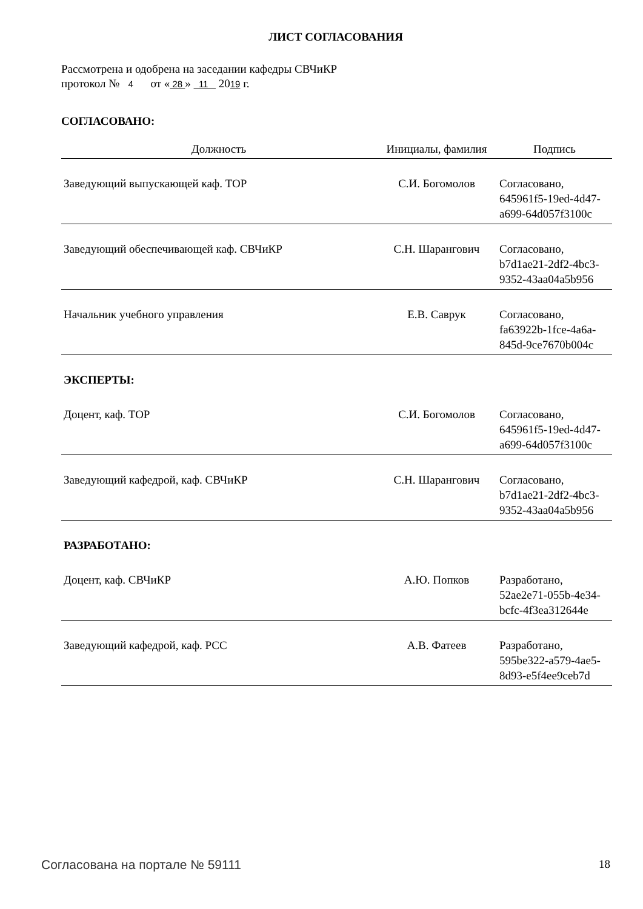ЛИСТ СОГЛАСОВАНИЯ
Рассмотрена и одобрена на заседании кафедры СВЧиКР
протокол № 4 от « 28 » 11 2019 г.
СОГЛАСОВАНО:
| Должность | Инициалы, фамилия | Подпись |
| --- | --- | --- |
| Заведующий выпускающей каф. ТОР | С.И. Богомолов | Согласовано, 645961f5-19ed-4d47-a699-64d057f3100c |
| Заведующий обеспечивающей каф. СВЧиКР | С.Н. Шарангович | Согласовано, b7d1ae21-2df2-4bc3-9352-43aa04a5b956 |
| Начальник учебного управления | Е.В. Саврук | Согласовано, fa63922b-1fce-4a6a-845d-9ce7670b004c |
| ЭКСПЕРТЫ: | | |
| Доцент, каф. ТОР | С.И. Богомолов | Согласовано, 645961f5-19ed-4d47-a699-64d057f3100c |
| Заведующий кафедрой, каф. СВЧиКР | С.Н. Шарангович | Согласовано, b7d1ae21-2df2-4bc3-9352-43aa04a5b956 |
| РАЗРАБОТАНО: | | |
| Доцент, каф. СВЧиКР | А.Ю. Попков | Разработано, 52ae2e71-055b-4e34-bcfc-4f3ea312644e |
| Заведующий кафедрой, каф. РСС | А.В. Фатеев | Разработано, 595be322-a579-4ae5-8d93-e5f4ee9ceb7d |
Согласована на портале № 59111 18